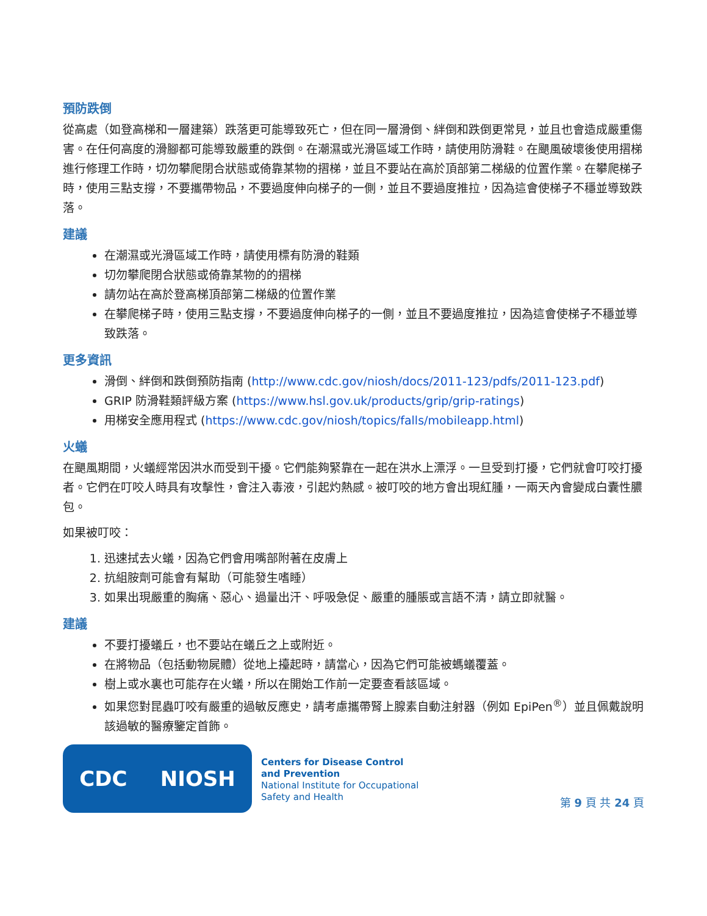預防跌倒
從高處（如登高梯和一層建築）跌落更可能導致死亡，但在同一層滑倒、絆倒和跌倒更常見，並且也會造成嚴重傷害。在任何高度的滑腳都可能導致嚴重的跌倒。在潮濕或光滑區域工作時，請使用防滑鞋。在颶風破壞後使用摺梯進行修理工作時，切勿攀爬閉合狀態或倚靠某物的摺梯，並且不要站在高於頂部第二梯級的位置作業。在攀爬梯子時，使用三點支撐，不要攜帶物品，不要過度伸向梯子的一側，並且不要過度推拉，因為這會使梯子不穩並導致跌落。
建議
在潮濕或光滑區域工作時，請使用標有防滑的鞋類
切勿攀爬閉合狀態或倚靠某物的的摺梯
請勿站在高於登高梯頂部第二梯級的位置作業
在攀爬梯子時，使用三點支撐，不要過度伸向梯子的一側，並且不要過度推拉，因為這會使梯子不穩並導致跌落。
更多資訊
滑倒、絆倒和跌倒預防指南 (http://www.cdc.gov/niosh/docs/2011-123/pdfs/2011-123.pdf)
GRIP 防滑鞋類評級方案 (https://www.hsl.gov.uk/products/grip/grip-ratings)
用梯安全應用程式 (https://www.cdc.gov/niosh/topics/falls/mobileapp.html)
火蟻
在颶風期間，火蟻經常因洪水而受到干擾。它們能夠緊靠在一起在洪水上漂浮。一旦受到打擾，它們就會叮咬打擾者。它們在叮咬人時具有攻擊性，會注入毒液，引起灼熱感。被叮咬的地方會出現紅腫，一兩天內會變成白囊性膿包。
如果被叮咬：
1. 迅速拭去火蟻，因為它們會用嘴部附著在皮膚上
2. 抗組胺劑可能會有幫助（可能發生嗜睡）
3. 如果出現嚴重的胸痛、惡心、過量出汗、呼吸急促、嚴重的腫脹或言語不清，請立即就醫。
建議
不要打擾蟻丘，也不要站在蟻丘之上或附近。
在將物品（包括動物屍體）從地上擡起時，請當心，因為它們可能被螞蟻覆蓋。
樹上或水裏也可能存在火蟻，所以在開始工作前一定要查看該區域。
如果您對昆蟲叮咬有嚴重的過敏反應史，請考慮攜帶腎上腺素自動注射器（例如 EpiPen<sup>®</sup>）並且佩戴說明該過敏的醫療鑒定首飾。
CDC NIOSH
Centers for Disease Control
and Prevention
National Institute for Occupational
Safety and Health
第 9 頁 共 24 頁